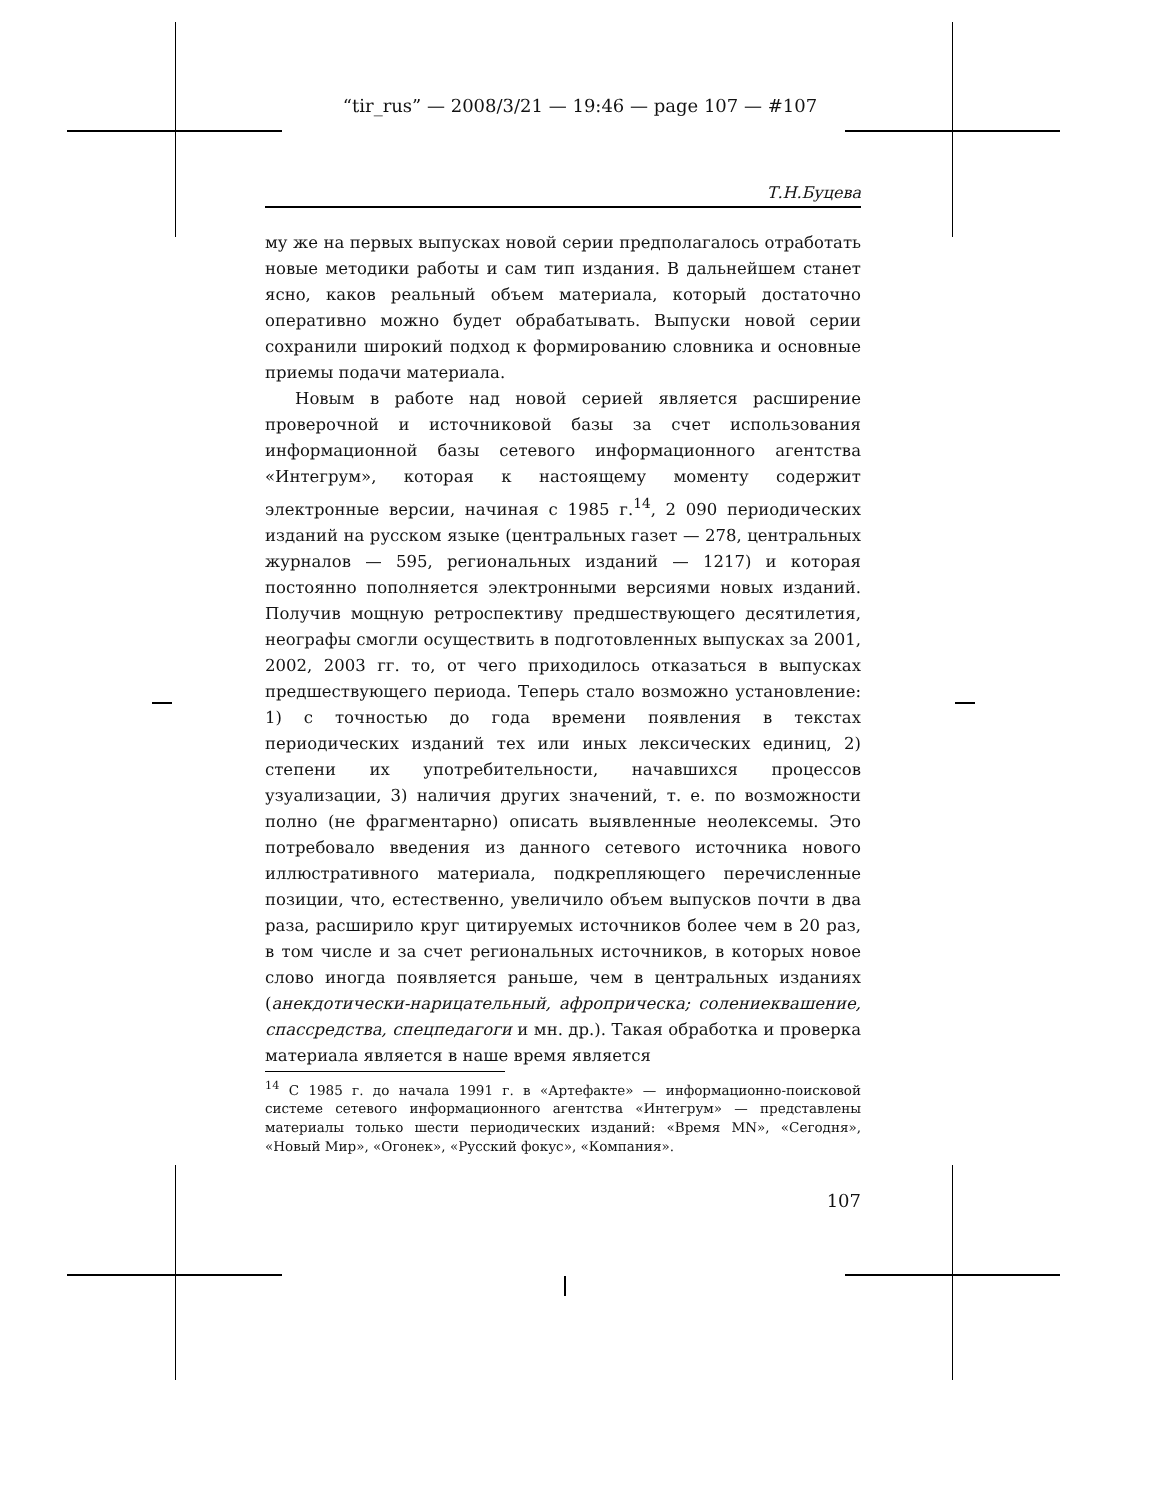“tir_rus” — 2008/3/21 — 19:46 — page 107 — #107
Т.Н.Буцева
му же на первых выпусках новой серии предполагалось отработать новые методики работы и сам тип издания. В дальнейшем станет ясно, каков реальный объем материала, который достаточно оперативно можно будет обрабатывать. Выпуски новой серии сохранили широкий подход к формированию словника и основные приемы подачи материала.
Новым в работе над новой серией является расширение проверочной и источниковой базы за счет использования информационной базы сетевого информационного агентства «Интегрум», которая к настоящему моменту содержит электронные версии, начиная с 1985 г.<sup>14</sup>, 2 090 периодических изданий на русском языке (центральных газет — 278, центральных журналов — 595, региональных изданий — 1217) и которая постоянно пополняется электронными версиями новых изданий. Получив мощную ретроспективу предшествующего десятилетия, неографы смогли осуществить в подготовленных выпусках за 2001, 2002, 2003 гг. то, от чего приходилось отказаться в выпусках предшествующего периода. Теперь стало возможно установление: 1) с точностью до года времени появления в текстах периодических изданий тех или иных лексических единиц, 2) степени их употребительности, начавшихся процессов узуализации, 3) наличия других значений, т. е. по возможности полно (не фрагментарно) описать выявленные неолексемы. Это потребовало введения из данного сетевого источника нового иллюстративного материала, подкрепляющего перечисленные позиции, что, естественно, увеличило объем выпусков почти в два раза, расширило круг цитируемых источников более чем в 20 раз, в том числе и за счет региональных источников, в которых новое слово иногда появляется раньше, чем в центральных изданиях (анекдотически-нарицательный, афроприческа; солениеквашение, спассредства, спецпедагоги и мн. др.). Такая обработка и проверка материала является в наше время является
<sup>14</sup> С 1985 г. до начала 1991 г. в «Артефакте» — информационно-поисковой системе сетевого информационного агентства «Интегрум» — представлены материалы только шести периодических изданий: «Время MN», «Сегодня», «Новый Мир», «Огонек», «Русский фокус», «Компания».
107